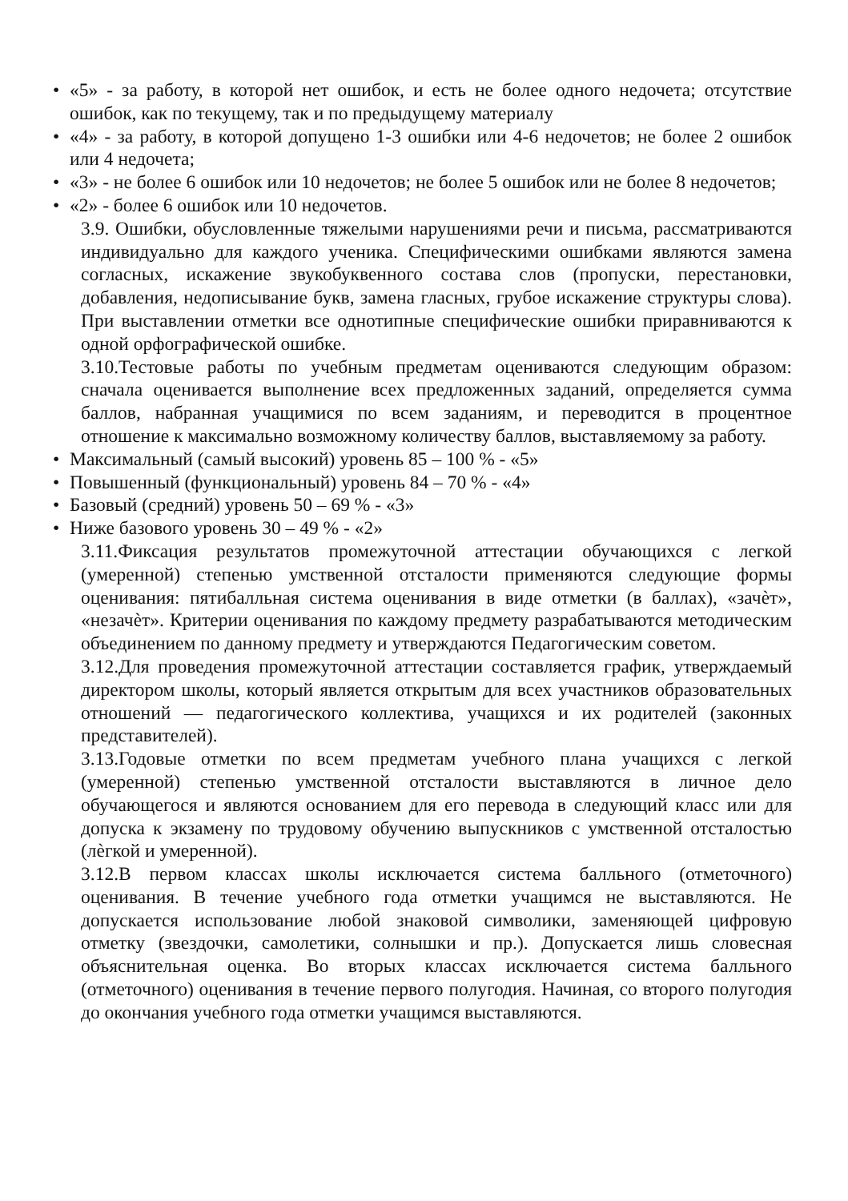• «5» - за работу, в которой нет ошибок, и есть не более одного недочета; отсутствие ошибок, как по текущему, так и по предыдущему материалу
• «4» - за работу, в которой допущено 1-3 ошибки или 4-6 недочетов; не более 2 ошибок или 4 недочета;
• «3» - не более 6 ошибок или 10 недочетов; не более 5 ошибок или не более 8 недочетов;
• «2» - более 6 ошибок или 10 недочетов.
3.9. Ошибки, обусловленные тяжелыми нарушениями речи и письма, рассматриваются индивидуально для каждого ученика. Специфическими ошибками являются замена согласных, искажение звукобуквенного состава слов (пропуски, перестановки, добавления, недописывание букв, замена гласных, грубое искажение структуры слова). При выставлении отметки все однотипные специфические ошибки приравниваются к одной орфографической ошибке.
3.10.Тестовые работы по учебным предметам оцениваются следующим образом: сначала оценивается выполнение всех предложенных заданий, определяется сумма баллов, набранная учащимися по всем заданиям, и переводится в процентное отношение к максимально возможному количеству баллов, выставляемому за работу.
• Максимальный (самый высокий) уровень 85 – 100 % - «5»
• Повышенный (функциональный) уровень 84 – 70 % - «4»
• Базовый (средний) уровень 50 – 69 % - «3»
• Ниже базового уровень 30 – 49 % - «2»
3.11.Фиксация результатов промежуточной аттестации обучающихся с легкой (умеренной) степенью умственной отсталости применяются следующие формы оценивания: пятибалльная система оценивания в виде отметки (в баллах), «зачѐт», «незачѐт». Критерии оценивания по каждому предмету разрабатываются методическим объединением по данному предмету и утверждаются Педагогическим советом.
3.12.Для проведения промежуточной аттестации составляется график, утверждаемый директором школы, который является открытым для всех участников образовательных отношений — педагогического коллектива, учащихся и их родителей (законных представителей).
3.13.Годовые отметки по всем предметам учебного плана учащихся с легкой (умеренной) степенью умственной отсталости выставляются в личное дело обучающегося и являются основанием для его перевода в следующий класс или для допуска к экзамену по трудовому обучению выпускников с умственной отсталостью (лѐгкой и умеренной).
3.12.В первом классах школы исключается система балльного (отметочного) оценивания. В течение учебного года отметки учащимся не выставляются. Не допускается использование любой знаковой символики, заменяющей цифровую отметку (звездочки, самолетики, солнышки и пр.). Допускается лишь словесная объяснительная оценка. Во вторых классах исключается система балльного (отметочного) оценивания в течение первого полугодия. Начиная, со второго полугодия до окончания учебного года отметки учащимся выставляются.